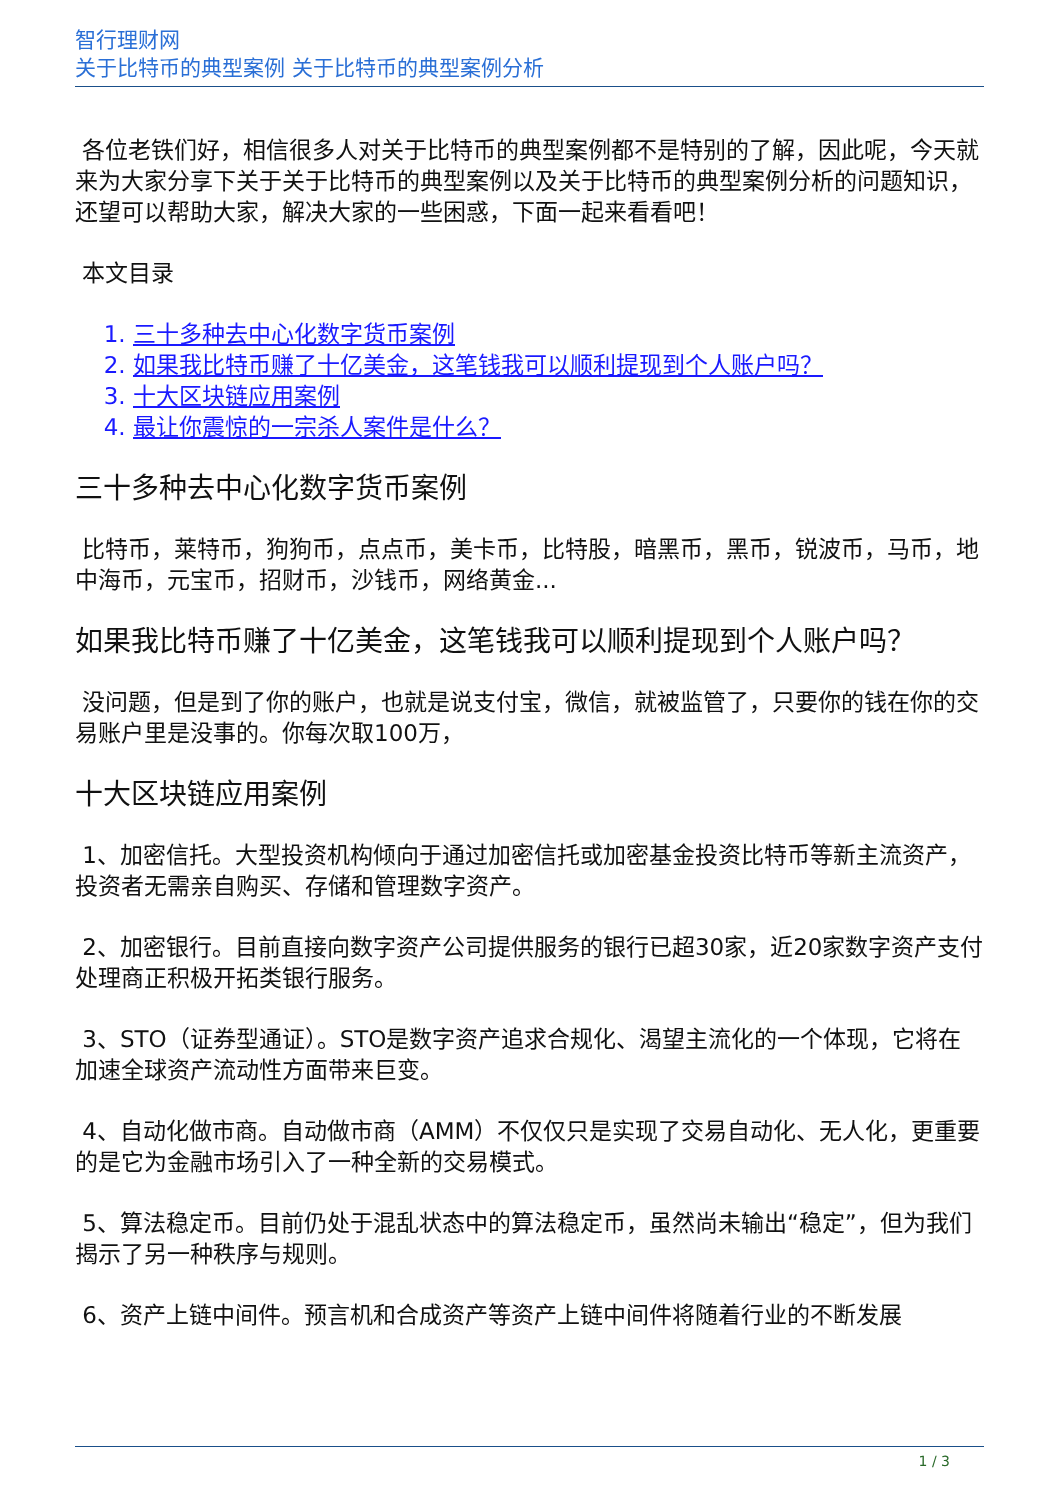智行理财网
关于比特币的典型案例 关于比特币的典型案例分析
各位老铁们好，相信很多人对关于比特币的典型案例都不是特别的了解，因此呢，今天就来为大家分享下关于关于比特币的典型案例以及关于比特币的典型案例分析的问题知识，还望可以帮助大家，解决大家的一些困惑，下面一起来看看吧！
本文目录
1. 三十多种去中心化数字货币案例
2. 如果我比特币赚了十亿美金，这笔钱我可以顺利提现到个人账户吗？
3. 十大区块链应用案例
4. 最让你震惊的一宗杀人案件是什么？
三十多种去中心化数字货币案例
比特币，莱特币，狗狗币，点点币，美卡币，比特股，暗黑币，黑币，锐波币，马币，地中海币，元宝币，招财币，沙钱币，网络黄金...
如果我比特币赚了十亿美金，这笔钱我可以顺利提现到个人账户吗？
没问题，但是到了你的账户，也就是说支付宝，微信，就被监管了，只要你的钱在你的交易账户里是没事的。你每次取100万，
十大区块链应用案例
1、加密信托。大型投资机构倾向于通过加密信托或加密基金投资比特币等新主流资产，投资者无需亲自购买、存储和管理数字资产。
2、加密银行。目前直接向数字资产公司提供服务的银行已超30家，近20家数字资产支付处理商正积极开拓类银行服务。
3、STO（证券型通证）。STO是数字资产追求合规化、渴望主流化的一个体现，它将在加速全球资产流动性方面带来巨变。
4、自动化做市商。自动做市商（AMM）不仅仅只是实现了交易自动化、无人化，更重要的是它为金融市场引入了一种全新的交易模式。
5、算法稳定币。目前仍处于混乱状态中的算法稳定币，虽然尚未输出“稳定”，但为我们揭示了另一种秩序与规则。
6、资产上链中间件。预言机和合成资产等资产上链中间件将随着行业的不断发展
1 / 3